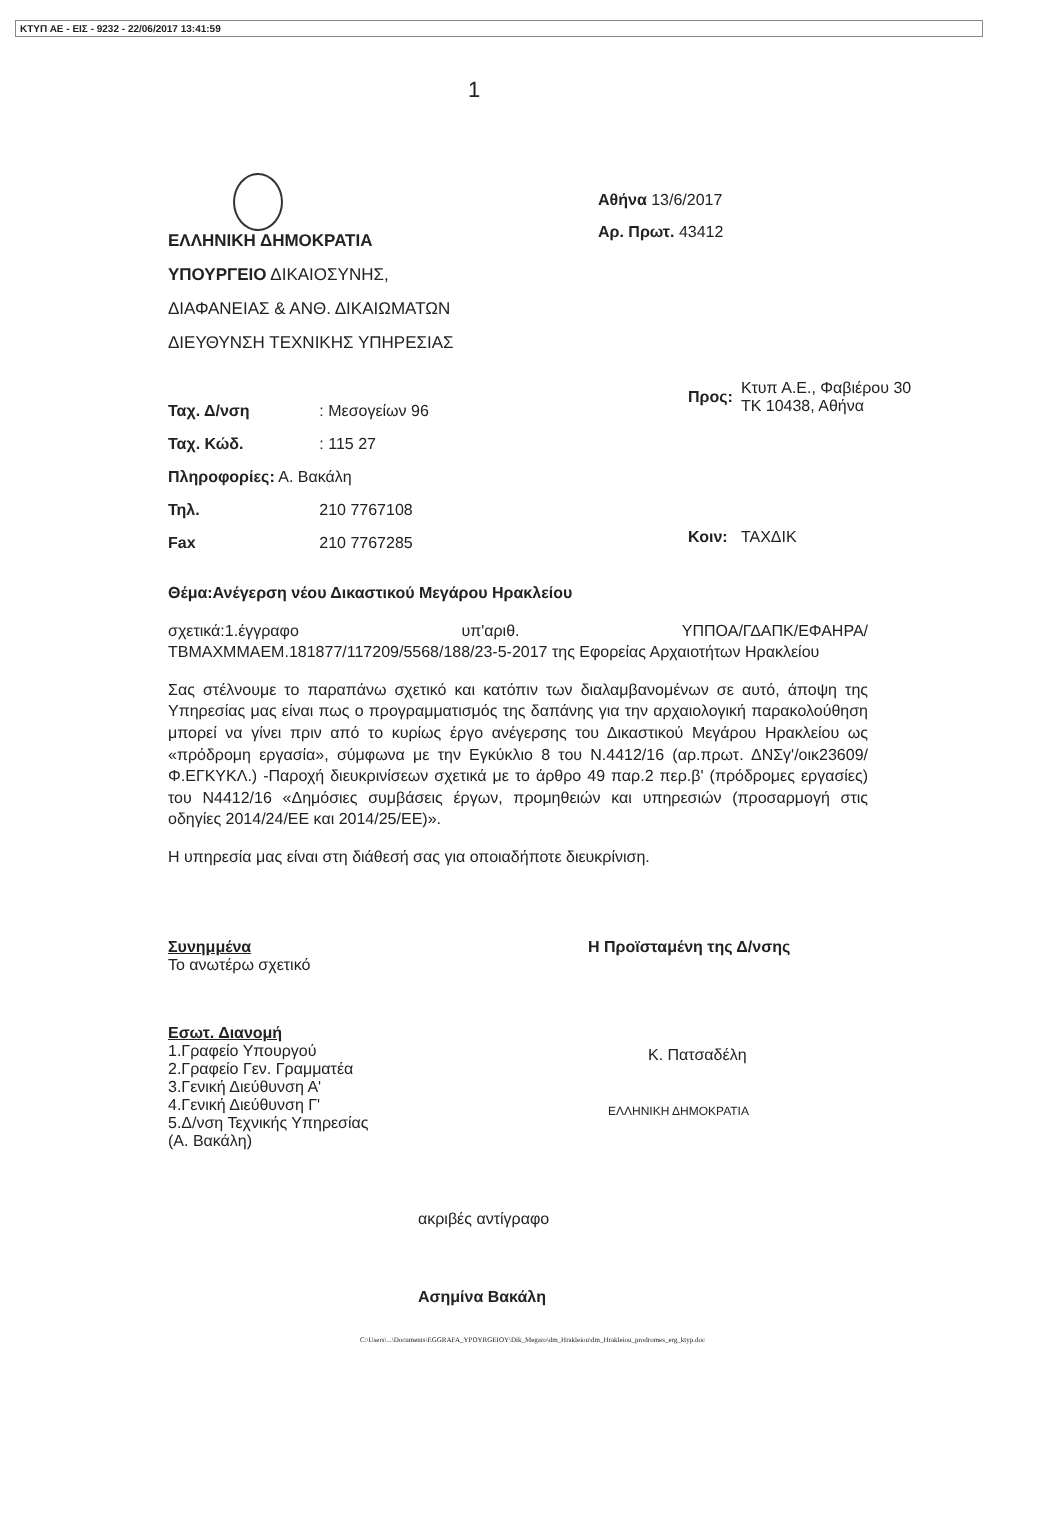ΚΤΥΠ ΑΕ - ΕΙΣ - 9232 - 22/06/2017 13:41:59
1
ΕΛΛΗΝΙΚΗ ΔΗΜΟΚΡΑΤΙΑ
ΥΠΟΥΡΓΕΙΟ ΔΙΚΑΙΟΣΥΝΗΣ,
ΔΙΑΦΑΝΕΙΑΣ & ΑΝΘ. ΔΙΚΑΙΩΜΑΤΩΝ
ΔΙΕΥΘΥΝΣΗ ΤΕΧΝΙΚΗΣ ΥΠΗΡΕΣΙΑΣ
Αθήνα 13/6/2017
Αρ. Πρωτ. 43412
| Ταχ. Δ/νση | : Μεσογείων 96 |
| Ταχ. Κώδ. | : 115 27 |
| Πληροφορίες: Α. Βακάλη | |
| Τηλ. | 210 7767108 |
| Fax | 210 7767285 |
| Προς: | Κτυπ Α.Ε., Φαβιέρου 30 ΤΚ 10438, Αθήνα |
| Κοιν: | ΤΑΧΔΙΚ |
Θέμα:Ανέγερση νέου Δικαστικού Μεγάρου Ηρακλείου
σχετικά:1.έγγραφο υπ'αριθ. ΥΠΠΟΑ/ΓΔΑΠΚ/ΕΦΑΗΡΑ/ΤΒΜΑΧΜΜΑΕΜ.181877/117209/5568/188/23-5-2017 της Εφορείας Αρχαιοτήτων Ηρακλείου
Σας στέλνουμε το παραπάνω σχετικό και κατόπιν των διαλαμβανομένων σε αυτό, άποψη της Υπηρεσίας μας είναι πως ο προγραμματισμός της δαπάνης για την αρχαιολογική παρακολούθηση μπορεί να γίνει πριν από το κυρίως έργο ανέγερσης του Δικαστικού Μεγάρου Ηρακλείου ως «πρόδρομη εργασία», σύμφωνα με την Εγκύκλιο 8 του Ν.4412/16 (αρ.πρωτ. ΔΝΣγ'/οικ23609/Φ.ΕΓΚΥΚΛ.) -Παροχή διευκρινίσεων σχετικά με το άρθρο 49 παρ.2 περ.β' (πρόδρομες εργασίες) του Ν4412/16 «Δημόσιες συμβάσεις έργων, προμηθειών και υπηρεσιών (προσαρμογή στις οδηγίες 2014/24/ΕΕ και 2014/25/ΕΕ)».
Η υπηρεσία μας είναι στη διάθεσή σας για οποιαδήποτε διευκρίνιση.
Συνημμένα
Το ανωτέρω σχετικό
Εσωτ. Διανομή
1.Γραφείο Υπουργού
2.Γραφείο Γεν. Γραμματέα
3.Γενική Διεύθυνση Α'
4.Γενική Διεύθυνση Γ'
5.Δ/νση Τεχνικής Υπηρεσίας
(Α. Βακάλη)
ακριβές αντίγραφο
Ασημίνα Βακάλη
Η Προϊσταμένη της Δ/νσης
Κ. Πατσαδέλη
ΕΛΛΗΝΙΚΗ ΔΗΜΟΚΡΑΤΙΑ
C:\Users\...\Documents\EGGRAFA_YPOYRGEIOY\Dik_Megaro\dm_Hrakleiou\dm_Hrakleiou_prodromes_erg_ktyp.doc